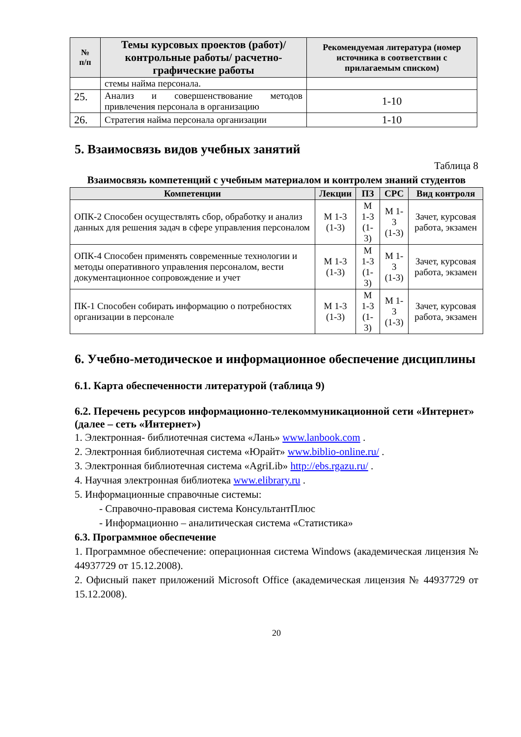| № п/п | Темы курсовых проектов (работ)/ контрольные работы/ расчетно-графические работы | Рекомендуемая литература (номер источника в соответствии с прилагаемым списком) |
| --- | --- | --- |
| | стемы найма персонала. | |
| 25. | Анализ и совершенствование методов привлечения персонала в организацию | 1-10 |
| 26. | Стратегия найма персонала организации | 1-10 |
5. Взаимосвязь видов учебных занятий
Таблица 8
Взаимосвязь компетенций с учебным материалом и контролем знаний студентов
| Компетенции | Лекции | ПЗ | СРС | Вид контроля |
| --- | --- | --- | --- | --- |
| ОПК-2 Способен осуществлять сбор, обработку и анализ данных для решения задач в сфере управления персоналом | М 1-3 (1-3) | М 1-3 (1-3) | М 1-3 (1-3) | Зачет, курсовая работа, экзамен |
| ОПК-4 Способен применять современные технологии и методы оперативного управления персоналом, вести документационное сопровождение и учет | М 1-3 (1-3) | М 1-3 (1-3) | М 1-3 (1-3) | Зачет, курсовая работа, экзамен |
| ПК-1 Способен собирать информацию о потребностях организации в персонале | М 1-3 (1-3) | М 1-3 (1-3) | М 1-3 (1-3) | Зачет, курсовая работа, экзамен |
6. Учебно-методическое и информационное обеспечение дисциплины
6.1. Карта обеспеченности литературой (таблица 9)
6.2. Перечень ресурсов информационно-телекоммуникационной сети «Интернет» (далее – сеть «Интернет»)
1. Электронная- библиотечная система «Лань» www.lanbook.com .
2. Электронная библиотечная система «Юрайт» www.biblio-online.ru/ .
3. Электронная библиотечная система «AgriLib» http://ebs.rgazu.ru/ .
4. Научная электронная библиотека www.elibrary.ru .
5. Информационные справочные системы:
- Справочно-правовая система КонсультантПлюс
- Информационно – аналитическая система «Статистика»
6.3. Программное обеспечение
1. Программное обеспечение: операционная система Windows (академическая лицензия № 44937729 от 15.12.2008).
2. Офисный пакет приложений Microsoft Office (академическая лицензия № 44937729 от 15.12.2008).
20